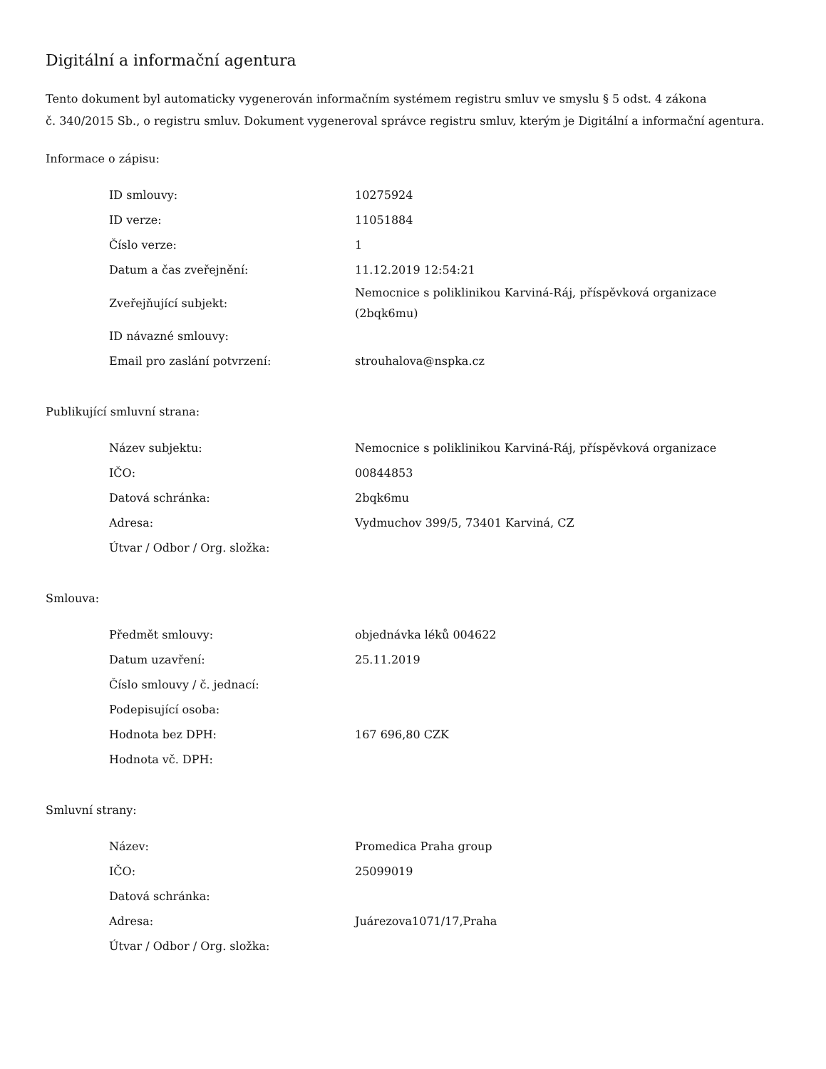Digitální a informační agentura
Tento dokument byl automaticky vygenerován informačním systémem registru smluv ve smyslu § 5 odst. 4 zákona
č. 340/2015 Sb., o registru smluv. Dokument vygeneroval správce registru smluv, kterým je Digitální a informační agentura.
Informace o zápisu:
| ID smlouvy: | 10275924 |
| ID verze: | 11051884 |
| Číslo verze: | 1 |
| Datum a čas zveřejnění: | 11.12.2019 12:54:21 |
| Zveřejňující subjekt: | Nemocnice s poliklinikou Karviná-Ráj, příspěvková organizace (2bqk6mu) |
| ID návazné smlouvy: | |
| Email pro zaslání potvrzení: | strouhalova@nspka.cz |
Publikující smluvní strana:
| Název subjektu: | Nemocnice s poliklinikou Karviná-Ráj, příspěvková organizace |
| IČO: | 00844853 |
| Datová schránka: | 2bqk6mu |
| Adresa: | Vydmuchov 399/5, 73401 Karviná, CZ |
| Útvar / Odbor / Org. složka: | |
Smlouva:
| Předmět smlouvy: | objednávka léků 004622 |
| Datum uzavření: | 25.11.2019 |
| Číslo smlouvy / č. jednací: | |
| Podepisující osoba: | |
| Hodnota bez DPH: | 167 696,80 CZK |
| Hodnota vč. DPH: | |
Smluvní strany:
| Název: | Promedica Praha group |
| IČO: | 25099019 |
| Datová schránka: | |
| Adresa: | Juárezova1071/17,Praha |
| Útvar / Odbor / Org. složka: | |